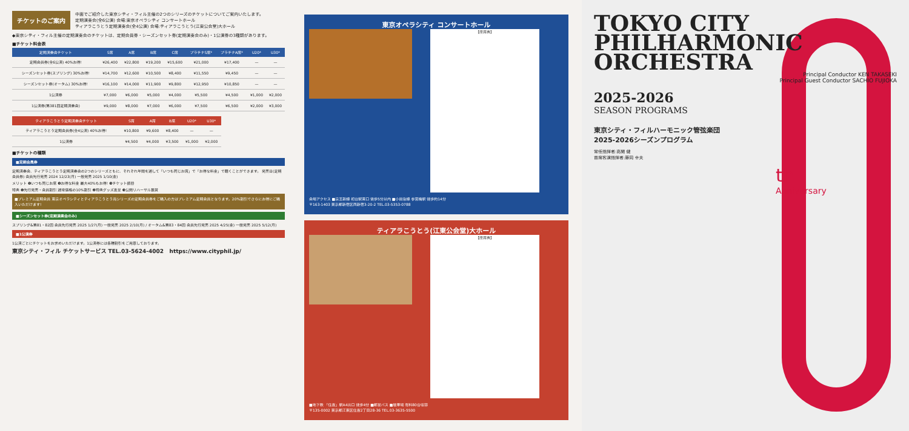チケットのご案内
中面でご紹介した東京シティ・フィル主催の2つのシリーズのチケットについてご案内いたします。
定期演奏会(全6公演) 会場:東京オペラシティ コンサートホール
ティアラこうとう定期演奏会(全4公演) 会場:ティアラこうとう(江東公会堂)大ホール
◆東京シティ・フィル主催の定期演奏会のチケットは、定期会員券・シーズンセット券(定期演奏会のみ)・1公演券の3種類があります。
■チケット料金表
| 定期演奏会チケット | S席 | A席 | B席 | C席 | プラチナS席* | プラチナA席* | U20* | U30* |
| --- | --- | --- | --- | --- | --- | --- | --- | --- |
| 定期会員券(全6公演) 40%お得! | ¥26,400 | ¥22,800 | ¥19,200 | ¥15,600 | ¥21,000 | ¥17,400 | — | — |
| シーズンセット券(スプリング) 30%お得! | ¥14,700 | ¥12,600 | ¥10,500 | ¥8,400 | ¥11,550 | ¥9,450 | — | — |
| シーズンセット券(オータム) 30%お得! | ¥16,100 | ¥14,000 | ¥11,900 | ¥9,800 | ¥12,950 | ¥10,850 | — | — |
| 1公演券 | ¥7,000 | ¥6,000 | ¥5,000 | ¥4,000 | ¥5,500 | ¥4,500 | ¥1,000 | ¥2,000 |
| 1公演券(第381回定期演奏会) | ¥9,000 | ¥8,000 | ¥7,000 | ¥6,000 | ¥7,500 | ¥6,500 | ¥2,000 | ¥3,000 |
| ティアラこうとう定期演奏会チケット | S席 | A席 | B席 | U20* | U30* |
| --- | --- | --- | --- | --- | --- |
| ティアラこうとう定期会員券(全4公演) 40%お得! | ¥10,800 | ¥9,600 | ¥8,400 | — | — |
| 1公演券 | ¥4,500 | ¥4,000 | ¥3,500 | ¥1,000 | ¥2,000 |
■チケットの種類
■定期会員券
定期演奏会、ティアラこうとう定期演奏会の2つのシリーズともに、それぞれ年間を通して「いつも同じお席」で「お得な料金」で聴くことができます。 発売日(定期会員券) 会員先行発売 2024 12/23(月) 一般発売 2025 1/10(金)
メリット ❶いつも同じお席 ❷お得な料金 最大40%もお得! ❸チケット振替
特典 ❶先行発売・会員割引 通常価格の10%割引 ❷特典グッズ進呈 ❸公開リハーサル鑑賞
■プレミアム定期会員 東京オペラシティとティアラこうとう両シリーズの定期会員券をご購入の方はプレミアム定期会員となります。20%割引でさらにお得にご購入いただけます!
■シーズンセット券(定期演奏会のみ)
スプリング&第81・82回 会員先行発売 2025 1/27(月) 一般発売 2025 2/10(月) / オータム&第83・84回 会員先行発売 2025 4/25(金) 一般発売 2025 5/12(月)
■1公演券
1公演ごとにチケットをお求めいただけます。1公演券には各種割引をご用意しております。
東京シティ・フィル チケットサービス TEL.03-5624-4002 https://www.cityphil.jp/
東京オペラシティ コンサートホール
【座席表】
会場アクセス ■京王新線 初台駅東口 徒歩5分以内 ■小田急線 参宮橋駅 徒歩約14分
〒163-1403 東京都新宿区西新宿3-20-2 TEL.03-5353-0788
ティアラこうとう(江東公会堂)大ホール
【座席表】
■地下鉄 「住吉」駅A4出口 徒歩4分 ■都営バス ■駐車場 有料80台収容
〒135-0002 東京都江東区住吉2丁目28-36 TEL.03-3635-5500
TOKYO CITY
PHILHARMONIC
ORCHESTRA
Principal Conductor KEN TAKASEKI
Principal Guest Conductor SACHIO FUJIOKA
2025-2026
SEASON PROGRAMS
東京シティ・フィルハーモニック管弦楽団
2025-2026シーズンプログラム
常任指揮者:高関 健
首席客演指揮者:藤岡 幸夫
th
Anniversary